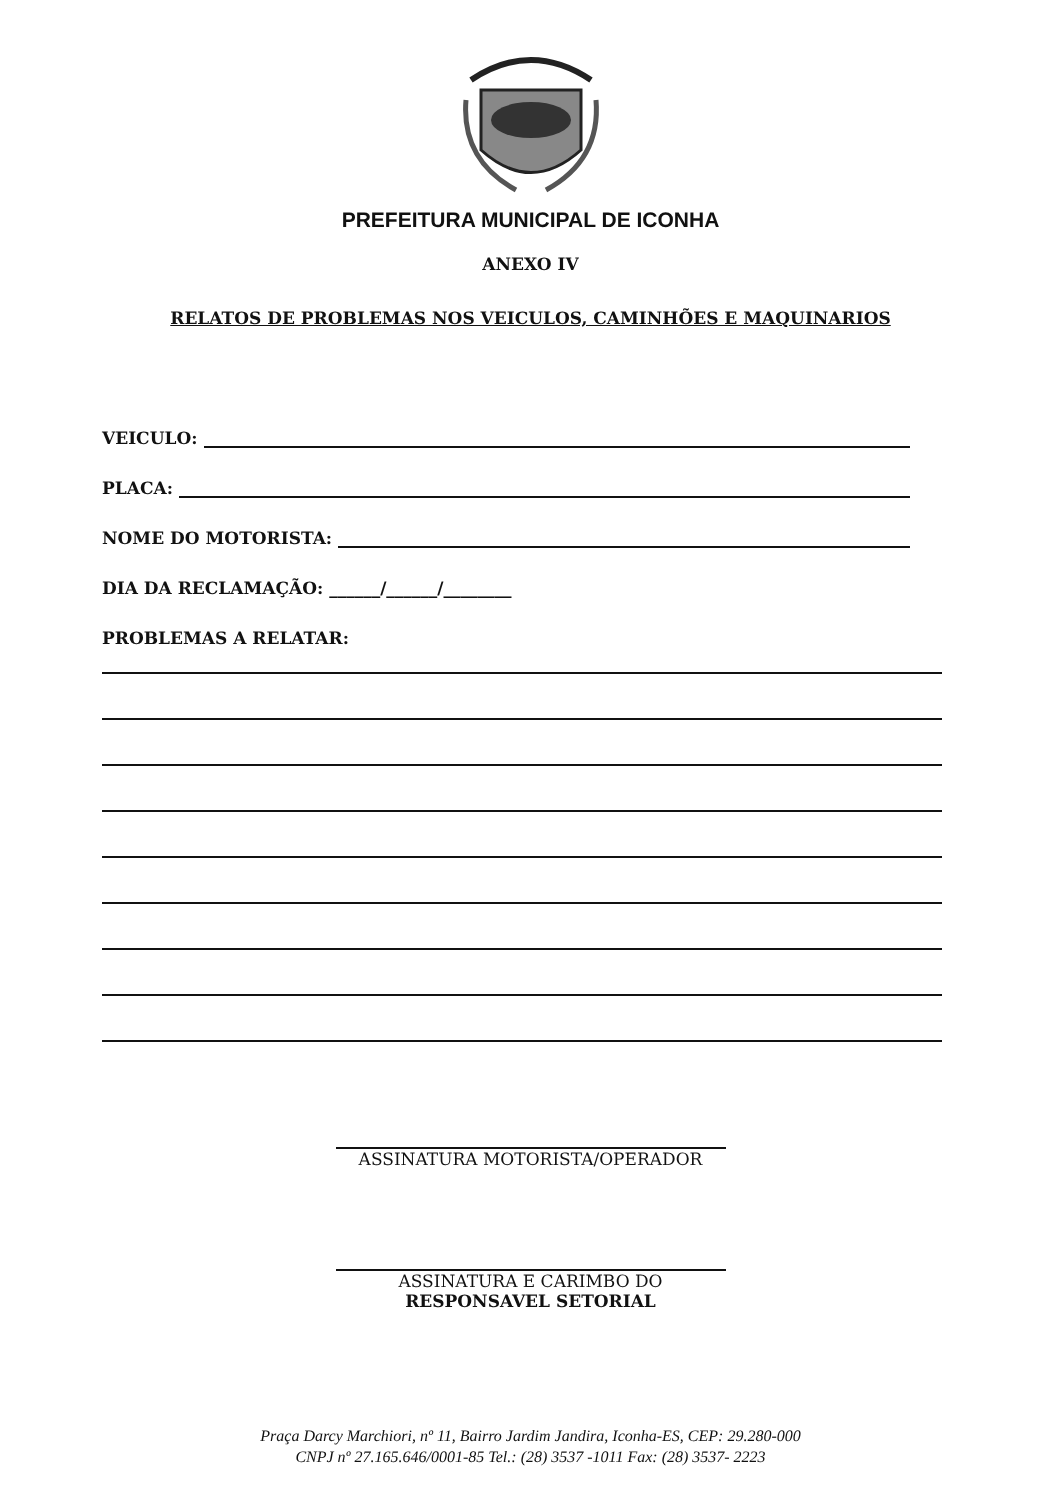PREFEITURA MUNICIPAL DE ICONHA
ANEXO IV
RELATOS DE PROBLEMAS NOS VEICULOS, CAMINHÕES E MAQUINARIOS
VEICULO:
PLACA:
NOME DO MOTORISTA:
DIA DA RECLAMAÇÃO: ______/______/________
PROBLEMAS A RELATAR:
ASSINATURA MOTORISTA/OPERADOR
ASSINATURA E CARIMBO DO
RESPONSAVEL SETORIAL
Praça Darcy Marchiori, nº 11, Bairro Jardim Jandira, Iconha-ES, CEP: 29.280-000
CNPJ nº 27.165.646/0001-85 Tel.: (28) 3537 -1011 Fax: (28) 3537- 2223